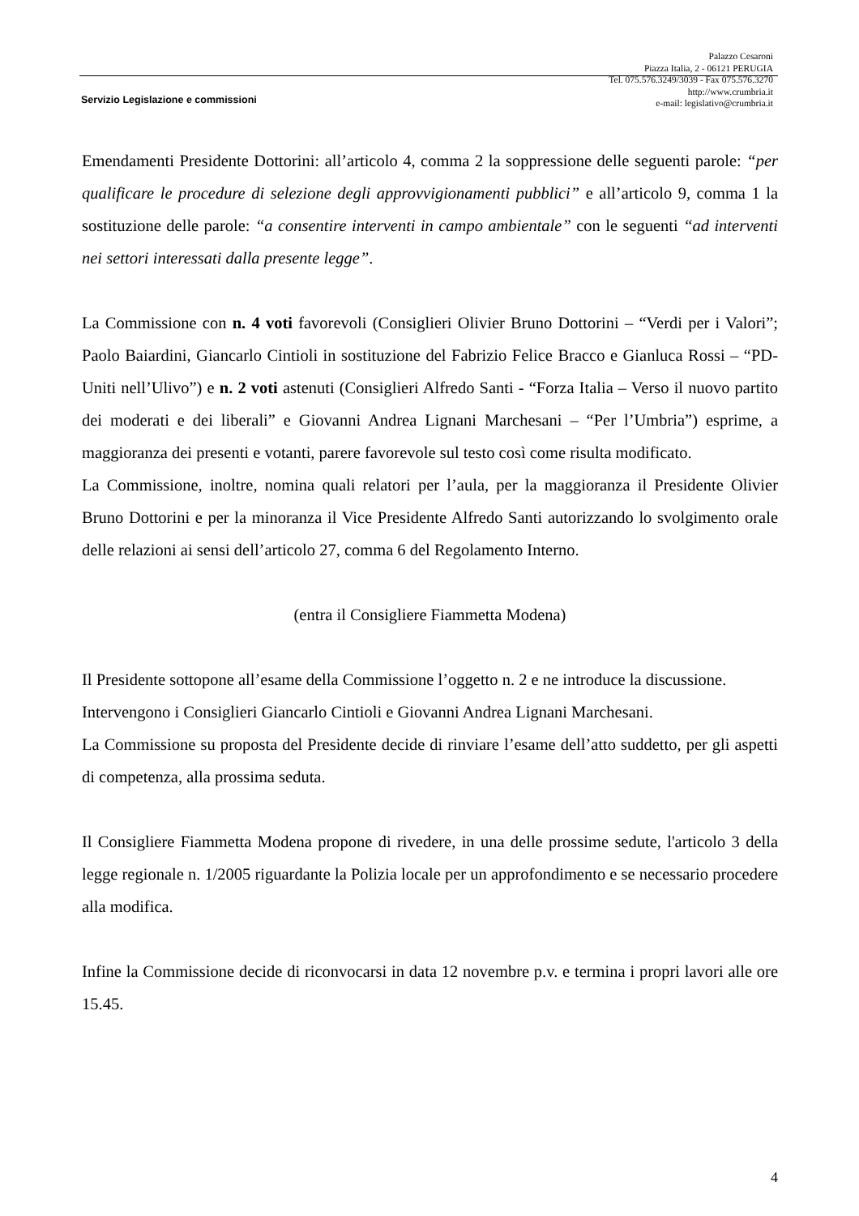Palazzo Cesaroni
Piazza Italia, 2 - 06121 PERUGIA
Tel. 075.576.3249/3039 - Fax 075.576.3270
http://www.crumbria.it
e-mail: legislativo@crumbria.it
Servizio Legislazione e commissioni
Emendamenti Presidente Dottorini: all’articolo 4, comma 2 la soppressione delle seguenti parole: “per qualificare le procedure di selezione degli approvvigionamenti pubblici” e all’articolo 9, comma 1 la sostituzione delle parole: “a consentire interventi in campo ambientale” con le seguenti “ad interventi nei settori interessati dalla presente legge”.
La Commissione con n. 4 voti favorevoli (Consiglieri Olivier Bruno Dottorini – “Verdi per i Valori”; Paolo Baiardini, Giancarlo Cintioli in sostituzione del Fabrizio Felice Bracco e Gianluca Rossi – “PD-Uniti nell’Ulivo”) e n. 2 voti astenuti (Consiglieri Alfredo Santi - “Forza Italia – Verso il nuovo partito dei moderati e dei liberali” e Giovanni Andrea Lignani Marchesani – “Per l’Umbria”) esprime, a maggioranza dei presenti e votanti, parere favorevole sul testo così come risulta modificato.
La Commissione, inoltre, nomina quali relatori per l’aula, per la maggioranza il Presidente Olivier Bruno Dottorini e per la minoranza il Vice Presidente Alfredo Santi autorizzando lo svolgimento orale delle relazioni ai sensi dell’articolo 27, comma 6 del Regolamento Interno.
(entra il Consigliere Fiammetta Modena)
Il Presidente sottopone all’esame della Commissione l’oggetto n. 2 e ne introduce la discussione.
Intervengono i Consiglieri Giancarlo Cintioli e Giovanni Andrea Lignani Marchesani.
La Commissione su proposta del Presidente decide di rinviare l’esame dell’atto suddetto, per gli aspetti di competenza, alla prossima seduta.
Il Consigliere Fiammetta Modena propone di rivedere, in una delle prossime sedute, l'articolo 3 della legge regionale n. 1/2005 riguardante la Polizia locale per un approfondimento e se necessario procedere alla modifica.
Infine la Commissione decide di riconvocarsi in data 12 novembre p.v. e termina i propri lavori alle ore 15.45.
4